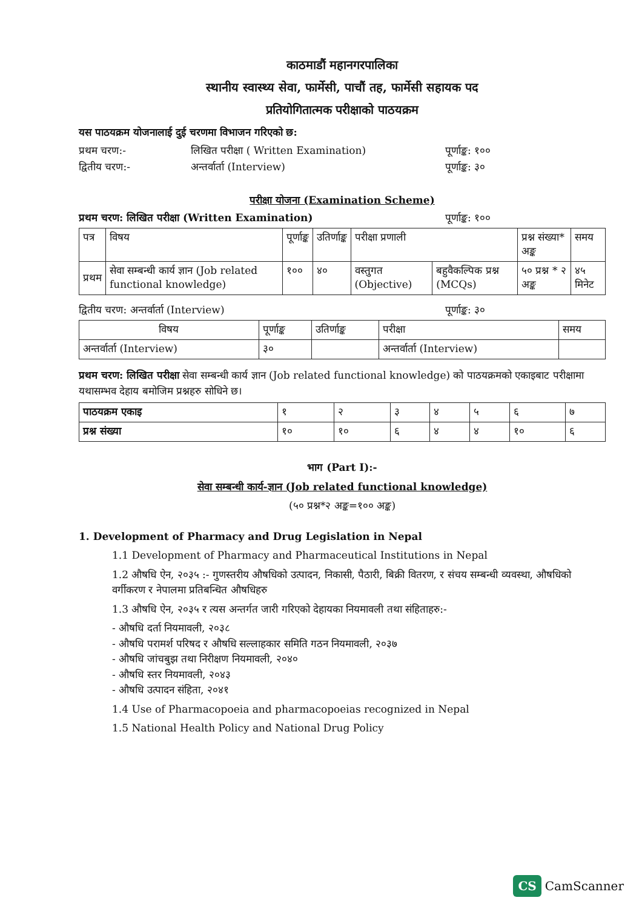काठमाडौं महानगरपालिका
स्थानीय स्वास्थ्य सेवा, फार्मेसी, पाचौं तह, फार्मेसी सहायक पद
प्रतियोगितात्मक परीक्षाको पाठयक्रम
यस पाठयक्रम योजनालाई दुई चरणमा विभाजन गरिएको छ:
प्रथम चरण:- लिखित परीक्षा ( Written Examination) पूर्णाङ्क: १००
द्वितीय चरण:- अन्तर्वार्ता (Interview) पूर्णाङ्क: ३०
परीक्षा योजना (Examination Scheme)
प्रथम चरण: लिखित परीक्षा (Written Examination) पूर्णाङ्क: १००
| पत्र | विषय | पूर्णाङ्क | उतिर्णाङ्क | परीक्षा प्रणाली | | प्रश्न संख्या* अङ्क | समय |
| --- | --- | --- | --- | --- | --- | --- | --- |
| प्रथम | सेवा सम्बन्धी कार्य ज्ञान (Job related functional knowledge) | १०० | ४० | वस्तुगत (Objective) | बहुवैकल्पिक प्रश्न (MCQs) | ५० प्रश्न * २ अङ्क | ४५ मिनेट |
द्वितीय चरण: अन्तर्वार्ता (Interview) पूर्णाङ्क: ३०
| विषय | पूर्णाङ्क | उतिर्णाङ्क | परीक्षा | समय |
| --- | --- | --- | --- | --- |
| अन्तर्वार्ता (Interview) | ३० | | अन्तर्वार्ता (Interview) | |
प्रथम चरण: लिखित परीक्षा सेवा सम्बन्धी कार्य ज्ञान (Job related functional knowledge) को पाठयक्रमको एकाइबाट परीक्षामा यथासम्भव देहाय बमोजिम प्रश्नहरु सोधिने छ।
| पाठयक्रम एकाइ | १ | २ | ३ | ४ | ५ | ६ | ७ |
| --- | --- | --- | --- | --- | --- | --- | --- |
| प्रश्न संख्या | १० | १० | ६ | ४ | ४ | १० | ६ |
भाग (Part I):-
सेवा सम्बन्धी कार्य-ज्ञान (Job related functional knowledge)
(५० प्रश्न*२ अङ्क=१०० अङ्क)
1. Development of Pharmacy and Drug Legislation in Nepal
1.1 Development of Pharmacy and Pharmaceutical Institutions in Nepal
1.2 औषधि ऐन, २०३५ :- गुणस्तरीय औषधिको उत्पादन, निकासी, पैठारी, बिक्री वितरण, र संचय सम्बन्धी व्यवस्था, औषधिको वर्गीकरण र नेपालमा प्रतिबन्धित औषधिहरु
1.3 औषधि ऐन, २०३५ र त्यस अन्तर्गत जारी गरिएको देहायका नियमावली तथा संहिताहरु:-
- औषधि दर्ता नियमावली, २०३८
- औषधि परामर्श परिषद र औषधि सल्लाहकार समिति गठन नियमावली, २०३७
- औषधि जांचबुझ तथा निरीक्षण नियमावली, २०४०
- औषधि स्तर नियमावली, २०४३
- औषधि उत्पादन संहिता, २०४१
1.4 Use of Pharmacopoeia and pharmacopoeias recognized in Nepal
1.5 National Health Policy and National Drug Policy
CS CamScanner